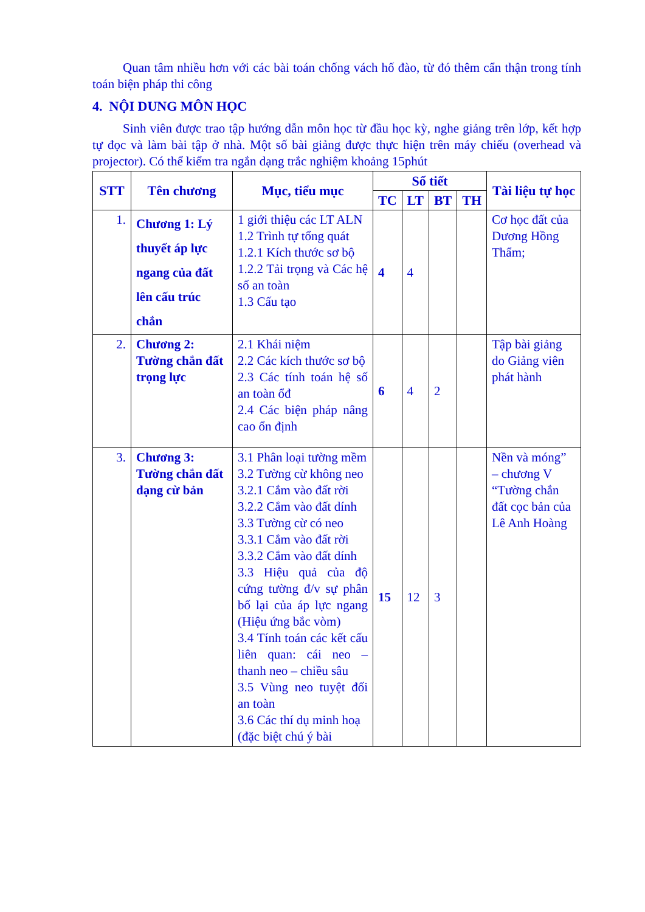Quan tâm nhiều hơn với các bài toán chống vách hố đào, từ đó thêm cẩn thận trong tính toán biện pháp thi công
4. NỘI DUNG MÔN HỌC
Sinh viên được trao tập hướng dẫn môn học từ đầu học kỳ, nghe giảng trên lớp, kết hợp tự đọc và làm bài tập ở nhà. Một số bài giảng được thực hiện trên máy chiếu (overhead và projector). Có thể kiểm tra ngắn dạng trắc nghiệm khoảng 15phút
| STT | Tên chương | Mục, tiểu mục | Số tiết | | | | Tài liệu tự học |
| --- | --- | --- | --- | --- | --- | --- | --- |
| | | | TC | LT | BT | TH | |
| 1. | Chương 1: Lý thuyết áp lực ngang của đất lên cấu trúc chắn | 1 giới thiệu các LT ALN 1.2 Trình tự tổng quát 1.2.1 Kích thước sơ bộ 1.2.2 Tải trọng và Các hệ số an toàn 1.3 Cấu tạo | 4 | 4 | | | Cơ học đất của Dương Hồng Thẩm; |
| 2. | Chương 2: Tường chắn đất trọng lực | 2.1 Khái niệm 2.2 Các kích thước sơ bộ 2.3 Các tính toán hệ số an toàn ổđ 2.4 Các biện pháp nâng cao ổn định | 6 | 4 | 2 | | Tập bài giảng do Giảng viên phát hành |
| 3. | Chương 3: Tường chắn đất dạng cừ bản | 3.1 Phân loại tường mềm 3.2 Tường cừ không neo 3.2.1 Cắm vào đất rời 3.2.2 Cắm vào đất dính 3.3 Tường cừ có neo 3.3.1 Cắm vào đất rời 3.3.2 Cắm vào đất dính 3.3 Hiệu quả của độ cứng tường đ/v sự phân bố lại của áp lực ngang (Hiệu ứng bắc vòm) 3.4 Tính toán các kết cấu liên quan: cái neo – thanh neo – chiều sâu 3.5 Vùng neo tuyệt đối an toàn 3.6 Các thí dụ minh hoạ (đặc biệt chú ý bài | 15 | 12 | 3 | | Nền và móng” – chương V “Tường chắn đất cọc bản của Lê Anh Hoàng |